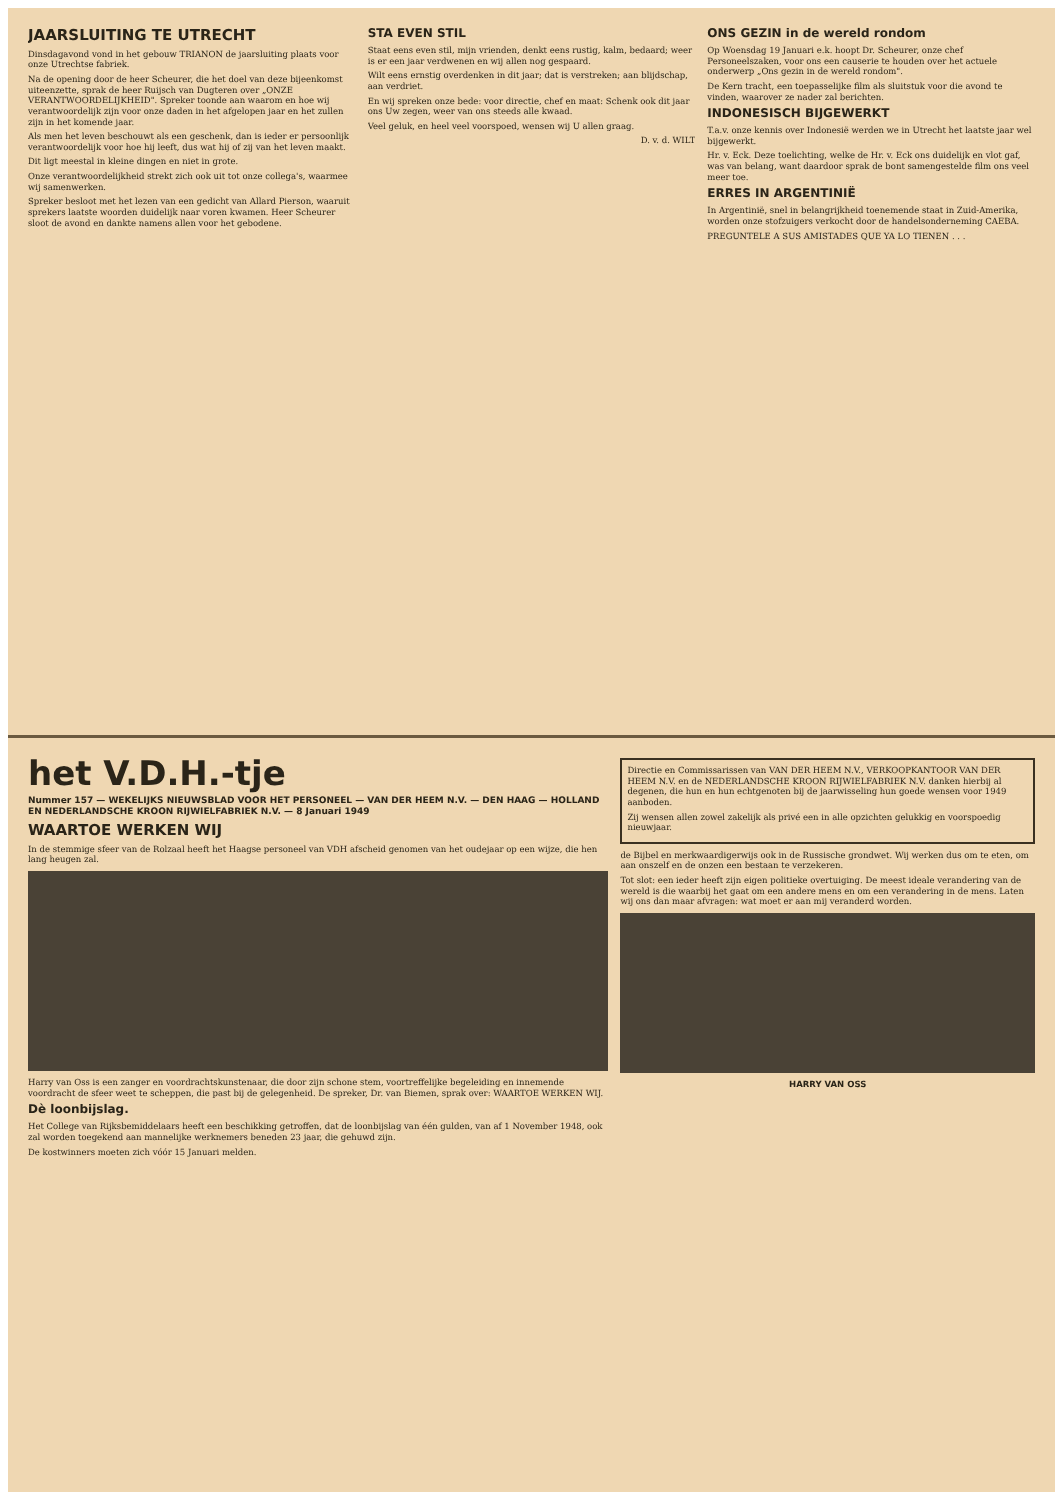JAARSLUITING TE UTRECHT
Dinsdagavond vond in het gebouw TRIANON de jaarsluiting plaats voor onze Utrechtse fabriek.
Na de opening door de heer Scheurer, die het doel van deze bijeenkomst uiteenzette, sprak de heer Ruijsch van Dugteren over „ONZE VERANTWOORDELIJKHEID". Spreker toonde aan waarom en hoe wij verantwoordelijk zijn voor onze daden in het afgelopen jaar en het zullen zijn in het komende jaar.
Als men het leven beschouwt als een geschenk, dan is ieder er persoonlijk verantwoordelijk voor hoe hij leeft, dus wat hij of zij van het leven maakt.
Dit ligt meestal in kleine dingen en niet in grote.
Onze verantwoordelijkheid strekt zich ook uit tot onze collega's, waarmee wij samenwerken.
Spreker besloot met het lezen van een gedicht van Allard Pierson, waaruit sprekers laatste woorden duidelijk naar voren kwamen. Heer Scheurer sloot de avond en dankte namens allen voor het gebodene.
STA EVEN STIL
Staat eens even stil, mijn vrienden, denkt eens rustig, kalm, bedaard; weer is er een jaar verdwenen en wij allen nog gespaard.
Wilt eens ernstig overdenken in dit jaar; dat is verstreken; aan blijdschap, aan verdriet.
En wij spreken onze bede: voor directie, chef en maat: Schenk ook dit jaar ons Uw zegen, weer van ons steeds alle kwaad.
Veel geluk, en heel veel voorspoed, wensen wij U allen graag.
D. v. d. WILT
ONS GEZIN in de wereld rondom
Op Woensdag 19 Januari e.k. hoopt Dr. Scheurer, onze chef Personeelszaken, voor ons een causerie te houden over het actuele onderwerp „Ons gezin in de wereld rondom".
De Kern tracht, een toepasselijke film als sluitstuk voor die avond te vinden, waarover ze nader zal berichten.
INDONESISCH BIJGEWERKT
T.a.v. onze kennis over Indonesië werden we in Utrecht het laatste jaar wel bijgewerkt.
Hr. v. Eck. Deze toelichting, welke de Hr. v. Eck ons duidelijk en vlot gaf, was van belang, want daardoor sprak de bont samengestelde film ons veel meer toe.
ERRES IN ARGENTINIË
In Argentinië, snel in belangrijkheid toenemende staat in Zuid-Amerika, worden onze stofzuigers verkocht door de handelsonderneming CAEBA.
PREGUNTELE A SUS AMISTADES QUE YA LO TIENEN . . .
het V.D.H.-tje
Nummer 157 — WEKELIJKS NIEUWSBLAD VOOR HET PERSONEEL — VAN DER HEEM N.V. — DEN HAAG — HOLLAND EN NEDERLANDSCHE KROON RIJWIELFABRIEK N.V. — 8 Januari 1949
WAARTOE WERKEN WIJ
In de stemmige sfeer van de Rolzaal heeft het Haagse personeel van VDH afscheid genomen van het oudejaar op een wijze, die hen lang heugen zal.
Harry van Oss is een zanger en voordrachtskunstenaar, die door zijn schone stem, voortreffelijke begeleiding en innemende voordracht de sfeer weet te scheppen, die past bij de gelegenheid. De spreker, Dr. van Biemen, sprak over: WAARTOE WERKEN WIJ.
Dè loonbijslag.
Het College van Rijksbemiddelaars heeft een beschikking getroffen, dat de loonbijslag van één gulden, van af 1 November 1948, ook zal worden toegekend aan mannelijke werknemers beneden 23 jaar, die gehuwd zijn.
De kostwinners moeten zich vóór 15 Januari melden.
Directie en Commissarissen van VAN DER HEEM N.V., VERKOOPKANTOOR VAN DER HEEM N.V. en de NEDERLANDSCHE KROON RIJWIELFABRIEK N.V. danken hierbij al degenen, die hun en hun echtgenoten bij de jaarwisseling hun goede wensen voor 1949 aanboden.
Zij wensen allen zowel zakelijk als privé een in alle opzichten gelukkig en voorspoedig nieuwjaar.
de Bijbel en merkwaardigerwijs ook in de Russische grondwet. Wij werken dus om te eten, om aan onszelf en de onzen een bestaan te verzekeren.
Tot slot: een ieder heeft zijn eigen politieke overtuiging. De meest ideale verandering van de wereld is die waarbij het gaat om een andere mens en om een verandering in de mens. Laten wij ons dan maar afvragen: wat moet er aan mij veranderd worden.
HARRY VAN OSS